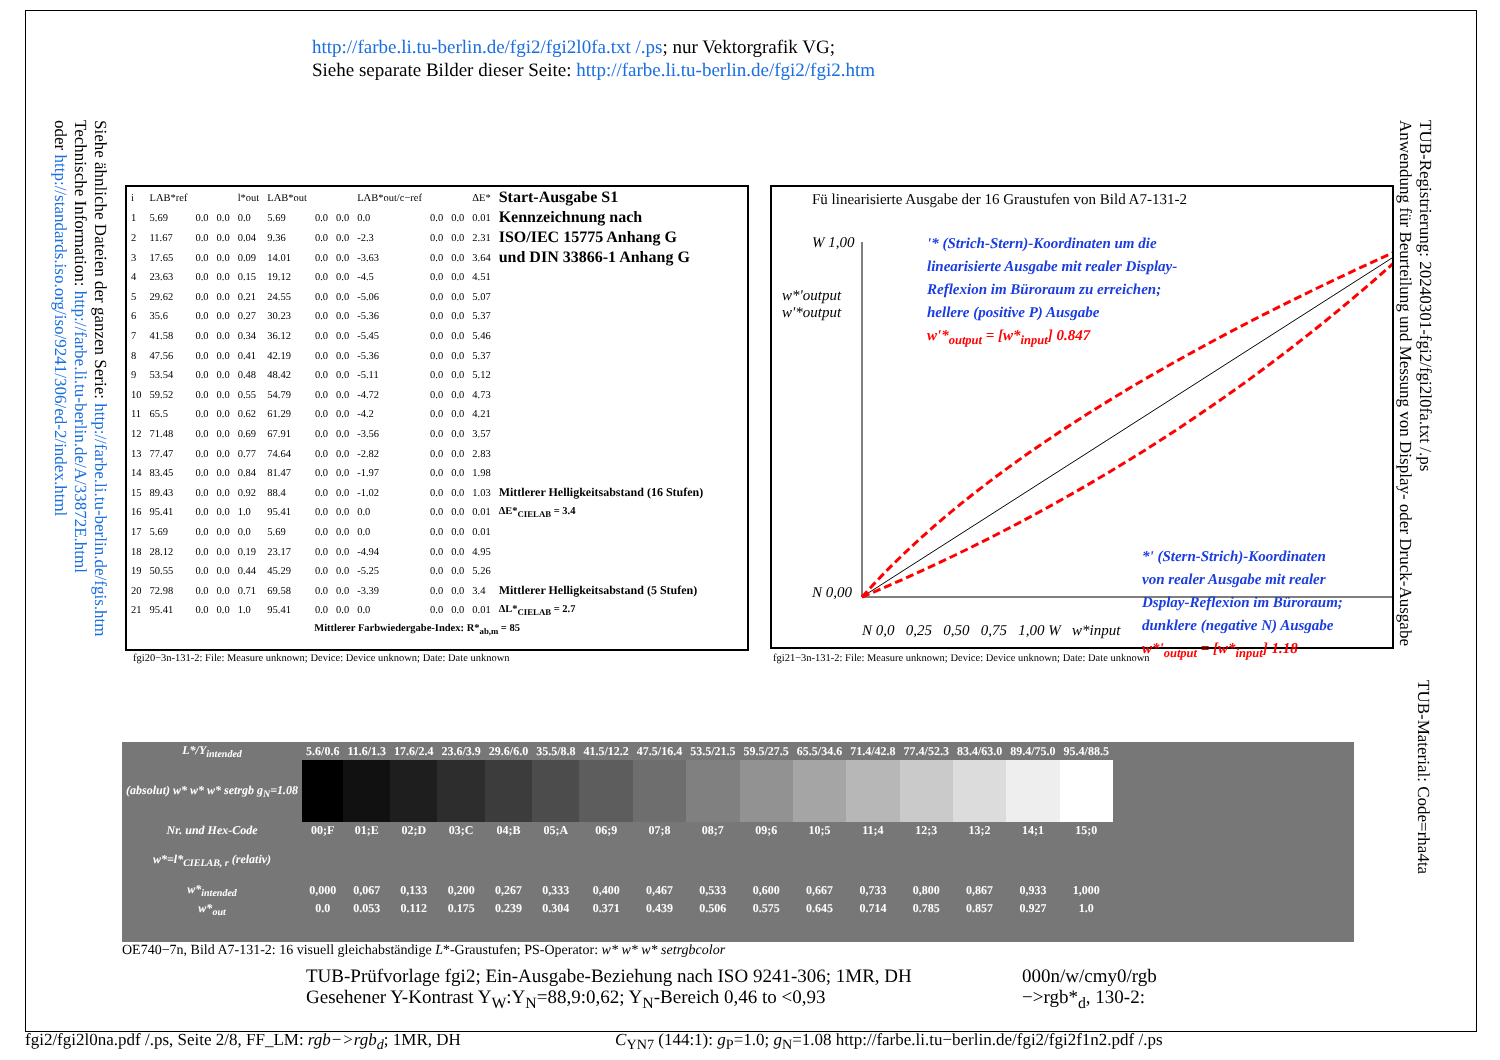http://farbe.li.tu-berlin.de/fgi2/fgi2l0fa.txt /.ps; nur Vektorgrafik VG;
Siehe separate Bilder dieser Seite: http://farbe.li.tu-berlin.de/fgi2/fgi2.htm
Siehe ähnliche Dateien der ganzen Serie: http://farbe.li.tu-berlin.de/fgis.htm
Technische Information: http://farbe.li.tu-berlin.de/A/33872E.html
oder http://standards.iso.org/iso/9241/306/ed-2/index.html
| i | LAB*ref | | | l*out | LAB*out | | | LAB*out/c−ref | | | ΔE* | Start-Ausgabe S1 |
| 1 | 5.69 | 0.0 | 0.0 | 0.0 | 5.69 | 0.0 | 0.0 | 0.0 | 0.0 | 0.0 | 0.01 | Kennzeichnung nach |
| 2 | 11.67 | 0.0 | 0.0 | 0.04 | 9.36 | 0.0 | 0.0 | -2.3 | 0.0 | 0.0 | 2.31 | ISO/IEC 15775 Anhang G |
| 3 | 17.65 | 0.0 | 0.0 | 0.09 | 14.01 | 0.0 | 0.0 | -3.63 | 0.0 | 0.0 | 3.64 | und DIN 33866-1 Anhang G |
| 4 | 23.63 | 0.0 | 0.0 | 0.15 | 19.12 | 0.0 | 0.0 | -4.5 | 0.0 | 0.0 | 4.51 | |
| 5 | 29.62 | 0.0 | 0.0 | 0.21 | 24.55 | 0.0 | 0.0 | -5.06 | 0.0 | 0.0 | 5.07 | |
| 6 | 35.6 | 0.0 | 0.0 | 0.27 | 30.23 | 0.0 | 0.0 | -5.36 | 0.0 | 0.0 | 5.37 | |
| 7 | 41.58 | 0.0 | 0.0 | 0.34 | 36.12 | 0.0 | 0.0 | -5.45 | 0.0 | 0.0 | 5.46 | |
| 8 | 47.56 | 0.0 | 0.0 | 0.41 | 42.19 | 0.0 | 0.0 | -5.36 | 0.0 | 0.0 | 5.37 | |
| 9 | 53.54 | 0.0 | 0.0 | 0.48 | 48.42 | 0.0 | 0.0 | -5.11 | 0.0 | 0.0 | 5.12 | |
| 10 | 59.52 | 0.0 | 0.0 | 0.55 | 54.79 | 0.0 | 0.0 | -4.72 | 0.0 | 0.0 | 4.73 | |
| 11 | 65.5 | 0.0 | 0.0 | 0.62 | 61.29 | 0.0 | 0.0 | -4.2 | 0.0 | 0.0 | 4.21 | |
| 12 | 71.48 | 0.0 | 0.0 | 0.69 | 67.91 | 0.0 | 0.0 | -3.56 | 0.0 | 0.0 | 3.57 | |
| 13 | 77.47 | 0.0 | 0.0 | 0.77 | 74.64 | 0.0 | 0.0 | -2.82 | 0.0 | 0.0 | 2.83 | |
| 14 | 83.45 | 0.0 | 0.0 | 0.84 | 81.47 | 0.0 | 0.0 | -1.97 | 0.0 | 0.0 | 1.98 | |
| 15 | 89.43 | 0.0 | 0.0 | 0.92 | 88.4 | 0.0 | 0.0 | -1.02 | 0.0 | 0.0 | 1.03 | Mittlerer Helligkeitsabstand (16 Stufen) |
| 16 | 95.41 | 0.0 | 0.0 | 1.0 | 95.41 | 0.0 | 0.0 | 0.0 | 0.0 | 0.0 | 0.01 | ΔE*<sub>CIELAB</sub> = 3.4 |
| 17 | 5.69 | 0.0 | 0.0 | 0.0 | 5.69 | 0.0 | 0.0 | 0.0 | 0.0 | 0.0 | 0.01 | |
| 18 | 28.12 | 0.0 | 0.0 | 0.19 | 23.17 | 0.0 | 0.0 | -4.94 | 0.0 | 0.0 | 4.95 | |
| 19 | 50.55 | 0.0 | 0.0 | 0.44 | 45.29 | 0.0 | 0.0 | -5.25 | 0.0 | 0.0 | 5.26 | |
| 20 | 72.98 | 0.0 | 0.0 | 0.71 | 69.58 | 0.0 | 0.0 | -3.39 | 0.0 | 0.0 | 3.4 | Mittlerer Helligkeitsabstand (5 Stufen) |
| 21 | 95.41 | 0.0 | 0.0 | 1.0 | 95.41 | 0.0 | 0.0 | 0.0 | 0.0 | 0.0 | 0.01 | ΔL*<sub>CIELAB</sub> = 2.7 |
| Mittlerer Farbwiedergabe-Index: R*<sub>ab,m</sub> = 85 | | | | | | | | | | | | |
fgi20−3n-131-2: File: Measure unknown; Device: Device unknown; Date: Date unknown
Fü linearisierte Ausgabe der 16 Graustufen von Bild A7-131-2
W 1,00
N 0,00
'* (Strich-Stern)-Koordinaten um die
linearisierte Ausgabe mit realer Display-
Reflexion im Büroraum zu erreichen;
hellere (positive P) Ausgabe
w'*<sub>output</sub> = [w*<sub>input</sub>] 0.847
*' (Stern-Strich)-Koordinaten
von realer Ausgabe mit realer
Dsplay-Reflexion im Büroraum;
dunklere (negative N) Ausgabe
w*'<sub>output</sub> = [w*<sub>input</sub>] 1.18
w*'output
w'*output
N 0,0 0,25 0,50 0,75 1,00 W w*input
fgi21−3n-131-2: File: Measure unknown; Device: Device unknown; Date: Date unknown
TUB-Registrierung: 20240301-fgi2/fgi2l0fa.txt /.ps
Anwendung für Beurteilung und Messung von Display- oder Druck-Ausgabe
TUB-Material: Code=rha4ta
| L*/Y<sub>intended</sub> | 5.6/0.6 | 11.6/1.3 | 17.6/2.4 | 23.6/3.9 | 29.6/6.0 | 35.5/8.8 | 41.5/12.2 | 47.5/16.4 | 53.5/21.5 | 59.5/27.5 | 65.5/34.6 | 71.4/42.8 | 77.4/52.3 | 83.4/63.0 | 89.4/75.0 | 95.4/88.5 |
| (absolut) w* w* w* setrgb g<sub>N</sub>=1.08 | | | | | | | | | | | | | | | | |
| Nr. und Hex-Code | 00;F | 01;E | 02;D | 03;C | 04;B | 05;A | 06;9 | 07;8 | 08;7 | 09;6 | 10;5 | 11;4 | 12;3 | 13;2 | 14;1 | 15;0 |
| w*=l*<sub>CIELAB, r</sub> (relativ) | | | | | | | | | | | | | | | | |
| w*<sub>intended</sub> | 0,000 | 0,067 | 0,133 | 0,200 | 0,267 | 0,333 | 0,400 | 0,467 | 0,533 | 0,600 | 0,667 | 0,733 | 0,800 | 0,867 | 0,933 | 1,000 |
| w*<sub>out</sub> | 0.0 | 0.053 | 0.112 | 0.175 | 0.239 | 0.304 | 0.371 | 0.439 | 0.506 | 0.575 | 0.645 | 0.714 | 0.785 | 0.857 | 0.927 | 1.0 |
OE740−7n, Bild A7-131-2: 16 visuell gleichabständige L*-Graustufen; PS-Operator: w* w* w* setrgbcolor
TUB-Prüfvorlage fgi2; Ein-Ausgabe-Beziehung nach ISO 9241-306; 1MR, DH
Gesehener Y-Kontrast Y<sub>W</sub>:Y<sub>N</sub>=88,9:0,62; Y<sub>N</sub>-Bereich 0,46 to <0,93
000n/w/cmy0/rgb
−>rgb*<sub>d</sub>, 130-2:
fgi2/fgi2l0na.pdf /.ps, Seite 2/8, FF_LM: rgb−>rgb<sub>d</sub>; 1MR, DH C<sub>YN7</sub> (144:1): g<sub>P</sub>=1.0; g<sub>N</sub>=1.08 http://farbe.li.tu−berlin.de/fgi2/fgi2f1n2.pdf /.ps